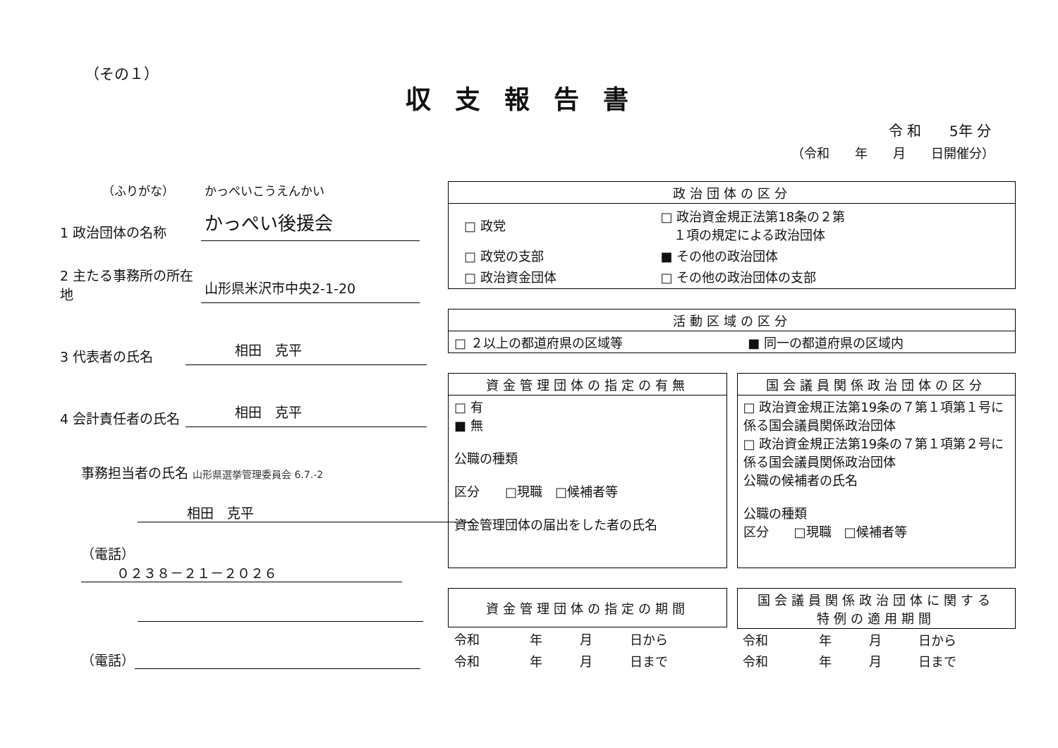（その１）
収支報告書
令 和　　5年 分
（令和　　年　　月　　日開催分）
（ふりがな）　　　かっぺいこうえんかい
1 政治団体の名称
かっぺい後援会
2 主たる事務所の所在地
山形県米沢市中央2-1-20
3 代表者の氏名
相田　克平
4 会計責任者の氏名
相田　克平
事務担当者の氏名 山形県選挙管理委員会 6.7.-2
相田　克平
（電話） ０２３８－２１－２０２６
（電話）
| 政治団体の区分 |
| --- |
| / □ 政党 / □ 政治資金規正法第18条の２第 １項の規定による政治団体 / / □ 政党の支部 / ■ その他の政治団体 / / □ 政治資金団体 / □ その他の政治団体の支部 / |
| 活動区域の区分 | |
| --- | --- |
| □ ２以上の都道府県の区域等 | ■ 同一の都道府県の区域内 |
| 資金管理団体の指定の有無 |
| --- |
| □ 有 ■ 無 公職の種類 区分 □現職 □候補者等 資金管理団体の届出をした者の氏名 |
| 国会議員関係政治団体の区分 |
| --- |
| □ 政治資金規正法第19条の７第１項第１号に係る国会議員関係政治団体 □ 政治資金規正法第19条の７第１項第２号に係る国会議員関係政治団体 公職の候補者の氏名 公職の種類 区分 □現職 □候補者等 |
| 資金管理団体の指定の期間 | | | |
| --- | --- | --- | --- |
| 令和 | 年 | 月 | 日から |
| 令和 | 年 | 月 | 日まで |
| 国会議員関係政治団体に関する 特例の適用期間 | | | |
| --- | --- | --- | --- |
| 令和 | 年 | 月 | 日から |
| 令和 | 年 | 月 | 日まで |